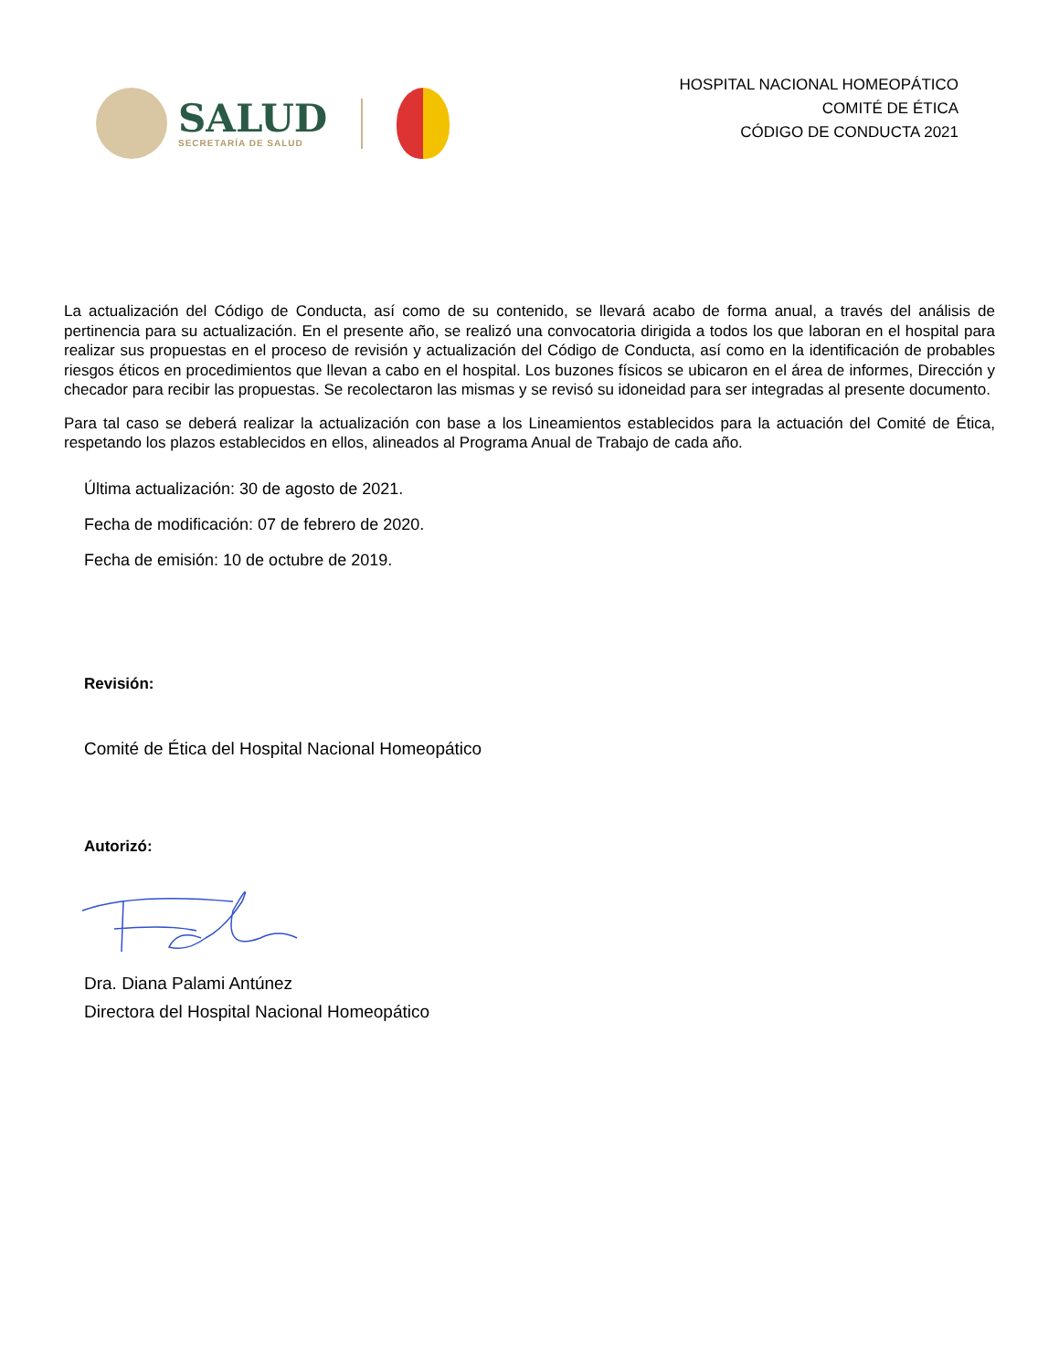SALUD
SECRETARÍA DE SALUD
HOSPITAL NACIONAL HOMEOPÁTICO
COMITÉ DE ÉTICA
CÓDIGO DE CONDUCTA 2021
La actualización del Código de Conducta, así como de su contenido, se llevará acabo de forma anual, a través del análisis de pertinencia para su actualización. En el presente año, se realizó una convocatoria dirigida a todos los que laboran en el hospital para realizar sus propuestas en el proceso de revisión y actualización del Código de Conducta, así como en la identificación de probables riesgos éticos en procedimientos que llevan a cabo en el hospital. Los buzones físicos se ubicaron en el área de informes, Dirección y checador para recibir las propuestas. Se recolectaron las mismas y se revisó su idoneidad para ser integradas al presente documento.
Para tal caso se deberá realizar la actualización con base a los Lineamientos establecidos para la actuación del Comité de Ética, respetando los plazos establecidos en ellos, alineados al Programa Anual de Trabajo de cada año.
Última actualización: 30 de agosto de 2021.
Fecha de modificación: 07 de febrero de 2020.
Fecha de emisión: 10 de octubre de 2019.
Revisión:
Comité de Ética del Hospital Nacional Homeopático
Autorizó:
Dra. Diana Palami Antúnez
Directora del Hospital Nacional Homeopático